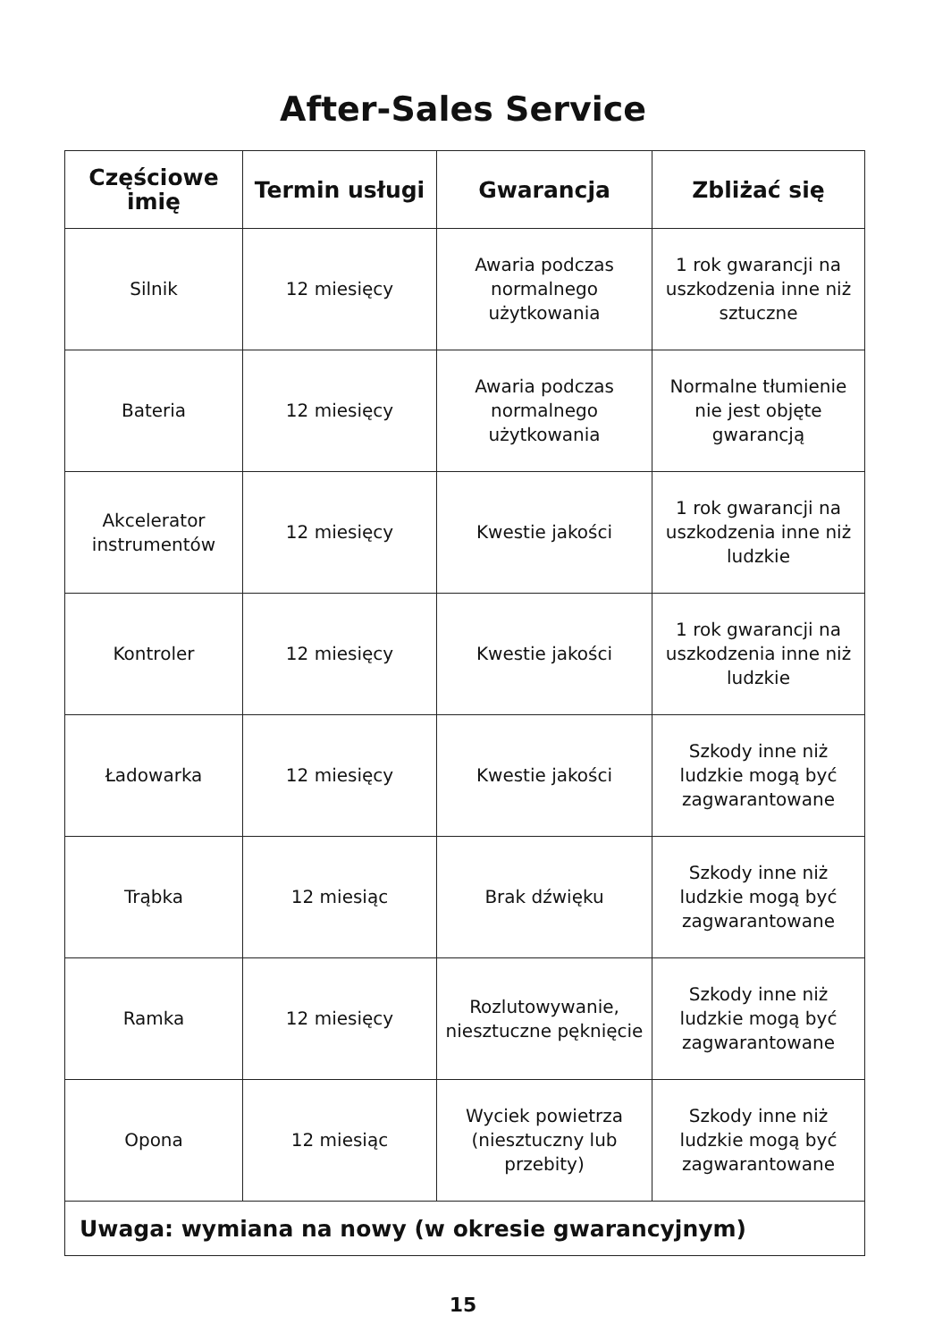After-Sales Service
| Częściowe imię | Termin usługi | Gwarancja | Zbliżać się |
| --- | --- | --- | --- |
| Silnik | 12 miesięcy | Awaria podczas normalnego użytkowania | 1 rok gwarancji na uszkodzenia inne niż sztuczne |
| Bateria | 12 miesięcy | Awaria podczas normalnego użytkowania | Normalne tłumienie nie jest objęte gwarancją |
| Akcelerator instrumentów | 12 miesięcy | Kwestie jakości | 1 rok gwarancji na uszkodzenia inne niż ludzkie |
| Kontroler | 12 miesięcy | Kwestie jakości | 1 rok gwarancji na uszkodzenia inne niż ludzkie |
| Ładowarka | 12 miesięcy | Kwestie jakości | Szkody inne niż ludzkie mogą być zagwarantowane |
| Trąbka | 12 miesiąc | Brak dźwięku | Szkody inne niż ludzkie mogą być zagwarantowane |
| Ramka | 12 miesięcy | Rozlutowywanie, niesztuczne pęknięcie | Szkody inne niż ludzkie mogą być zagwarantowane |
| Opona | 12 miesiąc | Wyciek powietrza (niesztuczny lub przebity) | Szkody inne niż ludzkie mogą być zagwarantowane |
| Uwaga: wymiana na nowy (w okresie gwarancyjnym) | | | |
15